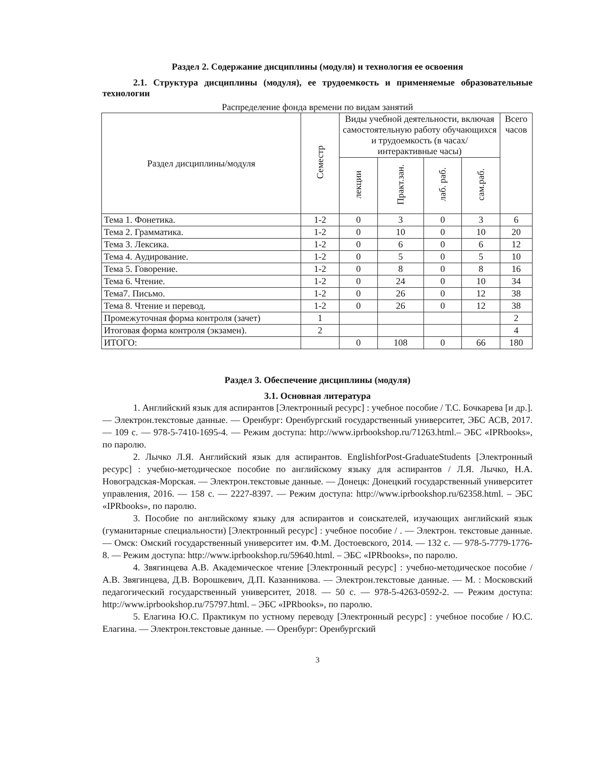Раздел 2. Содержание дисциплины (модуля) и технология ее освоения
2.1. Структура дисциплины (модуля), ее трудоемкость и применяемые образовательные технологии
Распределение фонда времени по видам занятий
| Раздел дисциплины/модуля | Семестр | Виды учебной деятельности, включая самостоятельную работу обучающихся и трудоемкость (в часах/ интерактивные часы) | | | | Всего часов |
| --- | --- | --- | --- | --- | --- | --- |
| | | лекции | Практ.зан. | лаб. раб. | сам.раб. | |
| Тема 1. Фонетика. | 1-2 | 0 | 3 | 0 | 3 | 6 |
| Тема 2. Грамматика. | 1-2 | 0 | 10 | 0 | 10 | 20 |
| Тема 3. Лексика. | 1-2 | 0 | 6 | 0 | 6 | 12 |
| Тема 4. Аудирование. | 1-2 | 0 | 5 | 0 | 5 | 10 |
| Тема 5. Говорение. | 1-2 | 0 | 8 | 0 | 8 | 16 |
| Тема 6. Чтение. | 1-2 | 0 | 24 | 0 | 10 | 34 |
| Тема7. Письмо. | 1-2 | 0 | 26 | 0 | 12 | 38 |
| Тема 8. Чтение и перевод. | 1-2 | 0 | 26 | 0 | 12 | 38 |
| Промежуточная форма контроля (зачет) | 1 | | | | | 2 |
| Итоговая форма контроля (экзамен). | 2 | | | | | 4 |
| ИТОГО: | | 0 | 108 | 0 | 66 | 180 |
Раздел 3. Обеспечение дисциплины (модуля)
3.1. Основная литература
1. Английский язык для аспирантов [Электронный ресурс] : учебное пособие / Т.С. Бочкарева [и др.]. — Электрон.текстовые данные. — Оренбург: Оренбургский государственный университет, ЭБС АСВ, 2017. — 109 с. — 978-5-7410-1695-4. — Режим доступа: http://www.iprbookshop.ru/71263.html.– ЭБС «IPRbooks», по паролю.
2. Лычко Л.Я. Английский язык для аспирантов. EnglishforPost-GraduateStudents [Электронный ресурс] : учебно-методическое пособие по английскому языку для аспирантов / Л.Я. Лычко, Н.А. Новоградская-Морская. — Электрон.текстовые данные. — Донецк: Донецкий государственный университет управления, 2016. — 158 с. — 2227-8397. — Режим доступа: http://www.iprbookshop.ru/62358.html. – ЭБС «IPRbooks», по паролю.
3. Пособие по английскому языку для аспирантов и соискателей, изучающих английский язык (гуманитарные специальности) [Электронный ресурс] : учебное пособие / . — Электрон. текстовые данные. — Омск: Омский государственный университет им. Ф.М. Достоевского, 2014. — 132 с. — 978-5-7779-1776-8. — Режим доступа: http://www.iprbookshop.ru/59640.html. – ЭБС «IPRbooks», по паролю.
4. Звягинцева А.В. Академическое чтение [Электронный ресурс] : учебно-методическое пособие / А.В. Звягинцева, Д.В. Ворошкевич, Д.П. Казанникова. — Электрон.текстовые данные. — М. : Московский педагогический государственный университет, 2018. — 50 с. — 978-5-4263-0592-2. — Режим доступа: http://www.iprbookshop.ru/75797.html. – ЭБС «IPRbooks», по паролю.
5. Елагина Ю.С. Практикум по устному переводу [Электронный ресурс] : учебное пособие / Ю.С. Елагина. — Электрон.текстовые данные. — Оренбург: Оренбургский
3